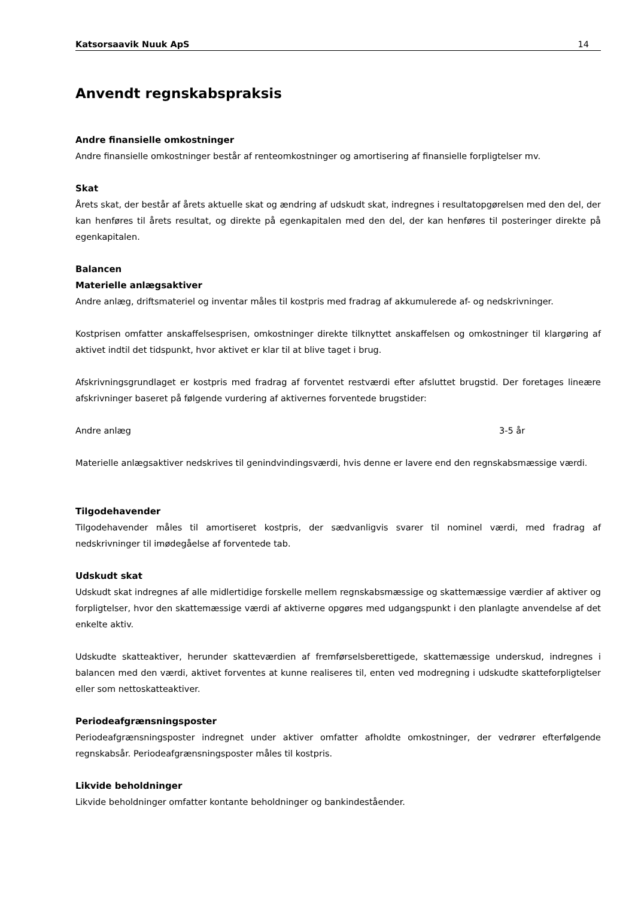Katsorsaavik Nuuk ApS 14
Anvendt regnskabspraksis
Andre finansielle omkostninger
Andre finansielle omkostninger består af renteomkostninger og amortisering af finansielle forpligtelser mv.
Skat
Årets skat, der består af årets aktuelle skat og ændring af udskudt skat, indregnes i resultatopgørelsen med den del, der kan henføres til årets resultat, og direkte på egenkapitalen med den del, der kan henføres til posteringer direkte på egenkapitalen.
Balancen
Materielle anlægsaktiver
Andre anlæg, driftsmateriel og inventar måles til kostpris med fradrag af akkumulerede af- og nedskrivninger.
Kostprisen omfatter anskaffelsesprisen, omkostninger direkte tilknyttet anskaffelsen og omkostninger til klargøring af aktivet indtil det tidspunkt, hvor aktivet er klar til at blive taget i brug.
Afskrivningsgrundlaget er kostpris med fradrag af forventet restværdi efter afsluttet brugstid. Der foretages lineære afskrivninger baseret på følgende vurdering af aktivernes forventede brugstider:
Andre anlæg 3-5 år
Materielle anlægsaktiver nedskrives til genindvindingsværdi, hvis denne er lavere end den regnskabsmæssige værdi.
Tilgodehavender
Tilgodehavender måles til amortiseret kostpris, der sædvanligvis svarer til nominel værdi, med fradrag af nedskrivninger til imødegåelse af forventede tab.
Udskudt skat
Udskudt skat indregnes af alle midlertidige forskelle mellem regnskabsmæssige og skattemæssige værdier af aktiver og forpligtelser, hvor den skattemæssige værdi af aktiverne opgøres med udgangspunkt i den planlagte anvendelse af det enkelte aktiv.
Udskudte skatteaktiver, herunder skatteværdien af fremførselsberettigede, skattemæssige underskud, indregnes i balancen med den værdi, aktivet forventes at kunne realiseres til, enten ved modregning i udskudte skatteforpligtelser eller som nettoskatteaktiver.
Periodeafgrænsningsposter
Periodeafgrænsningsposter indregnet under aktiver omfatter afholdte omkostninger, der vedrører efterfølgende regnskabsår. Periodeafgrænsningsposter måles til kostpris.
Likvide beholdninger
Likvide beholdninger omfatter kontante beholdninger og bankindeståender.